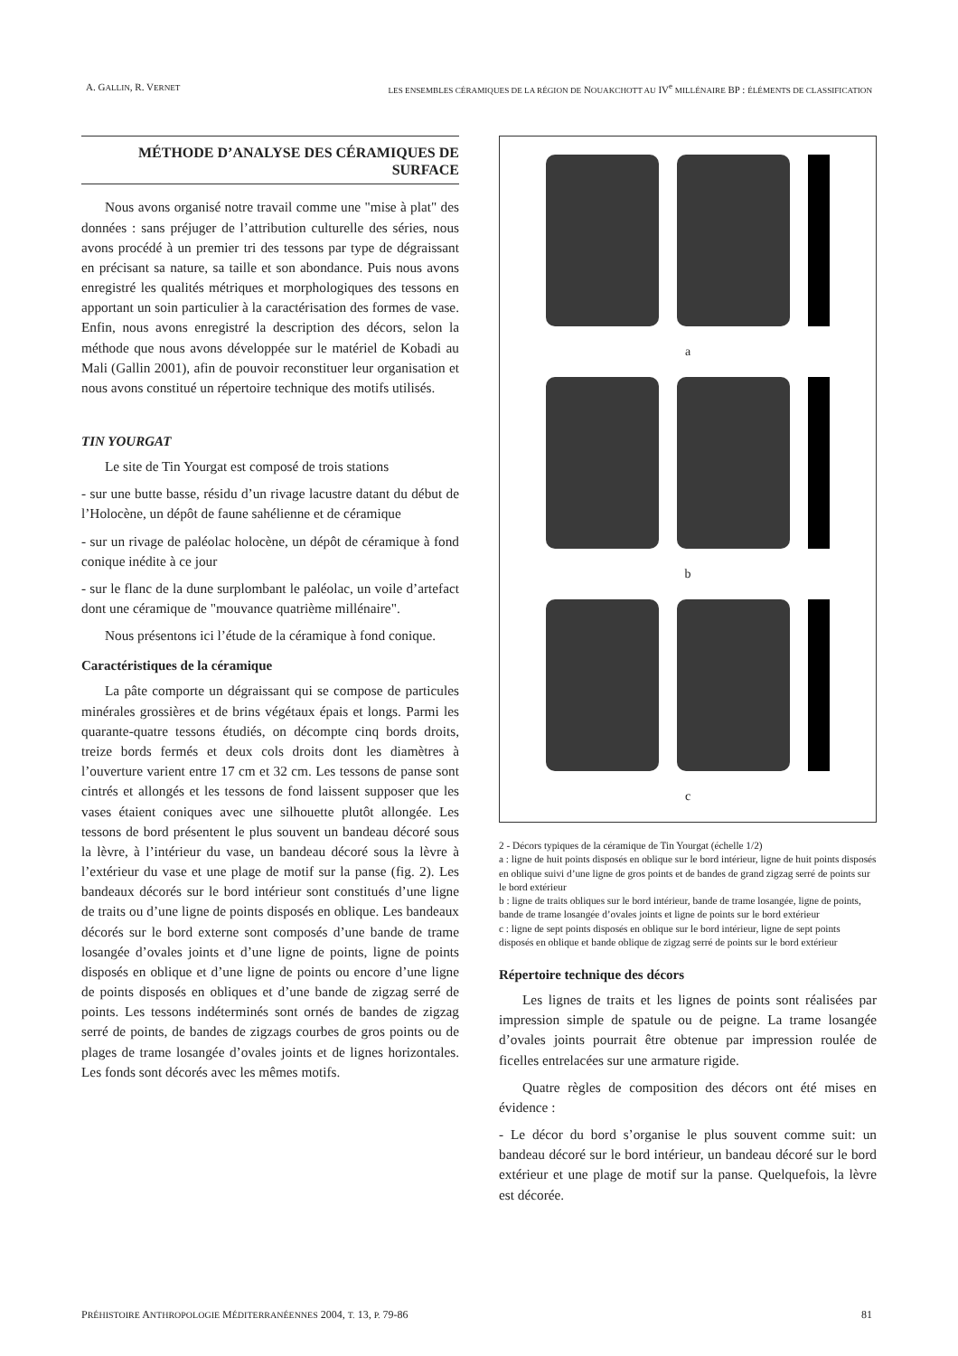A. GALLIN, R. VERNET LES ENSEMBLES CÉRAMIQUES DE LA RÉGION DE NOUAKCHOTT AU IV<sup>e</sup> MILLÉNAIRE BP : ÉLÉMENTS DE CLASSIFICATION
MÉTHODE D’ANALYSE DES CÉRAMIQUES DE SURFACE
Nous avons organisé notre travail comme une "mise à plat" des données : sans préjuger de l’attribution culturelle des séries, nous avons procédé à un premier tri des tessons par type de dégraissant en précisant sa nature, sa taille et son abondance. Puis nous avons enregistré les qualités métriques et morphologiques des tessons en apportant un soin particulier à la caractérisation des formes de vase. Enfin, nous avons enregistré la description des décors, selon la méthode que nous avons développée sur le matériel de Kobadi au Mali (Gallin 2001), afin de pouvoir reconstituer leur organisation et nous avons constitué un répertoire technique des motifs utilisés.
TIN YOURGAT
Le site de Tin Yourgat est composé de trois stations
- sur une butte basse, résidu d’un rivage lacustre datant du début de l’Holocène, un dépôt de faune sahélienne et de céramique
- sur un rivage de paléolac holocène, un dépôt de céramique à fond conique inédite à ce jour
- sur le flanc de la dune surplombant le paléolac, un voile d’artefact dont une céramique de "mouvance quatrième millénaire".
Nous présentons ici l’étude de la céramique à fond conique.
Caractéristiques de la céramique
La pâte comporte un dégraissant qui se compose de particules minérales grossières et de brins végétaux épais et longs. Parmi les quarante-quatre tessons étudiés, on décompte cinq bords droits, treize bords fermés et deux cols droits dont les diamètres à l’ouverture varient entre 17 cm et 32 cm. Les tessons de panse sont cintrés et allongés et les tessons de fond laissent supposer que les vases étaient coniques avec une silhouette plutôt allongée. Les tessons de bord présentent le plus souvent un bandeau décoré sous la lèvre, à l’intérieur du vase, un bandeau décoré sous la lèvre à l’extérieur du vase et une plage de motif sur la panse (fig. 2). Les bandeaux décorés sur le bord intérieur sont constitués d’une ligne de traits ou d’une ligne de points disposés en oblique. Les bandeaux décorés sur le bord externe sont composés d’une bande de trame losangée d’ovales joints et d’une ligne de points, ligne de points disposés en oblique et d’une ligne de points ou encore d’une ligne de points disposés en obliques et d’une bande de zigzag serré de points. Les tessons indéterminés sont ornés de bandes de zigzag serré de points, de bandes de zigzags courbes de gros points ou de plages de trame losangée d’ovales joints et de lignes horizontales. Les fonds sont décorés avec les mêmes motifs.
a
b
c
2 - Décors typiques de la céramique de Tin Yourgat (échelle 1/2)
a : ligne de huit points disposés en oblique sur le bord intérieur, ligne de huit points disposés en oblique suivi d’une ligne de gros points et de bandes de grand zigzag serré de points sur le bord extérieur
b : ligne de traits obliques sur le bord intérieur, bande de trame losangée, ligne de points, bande de trame losangée d’ovales joints et ligne de points sur le bord extérieur
c : ligne de sept points disposés en oblique sur le bord intérieur, ligne de sept points disposés en oblique et bande oblique de zigzag serré de points sur le bord extérieur
Répertoire technique des décors
Les lignes de traits et les lignes de points sont réalisées par impression simple de spatule ou de peigne. La trame losangée d’ovales joints pourrait être obtenue par impression roulée de ficelles entrelacées sur une armature rigide.
Quatre règles de composition des décors ont été mises en évidence :
- Le décor du bord s’organise le plus souvent comme suit: un bandeau décoré sur le bord intérieur, un bandeau décoré sur le bord extérieur et une plage de motif sur la panse. Quelquefois, la lèvre est décorée.
PRÉHISTOIRE ANTHROPOLOGIE MÉDITERRANÉENNES 2004, T. 13, P. 79-86 81